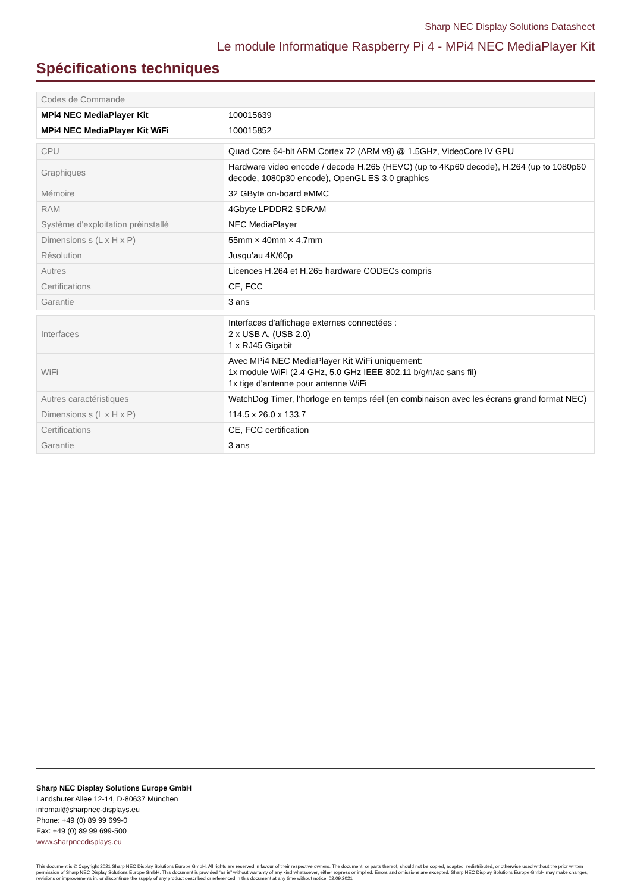Sharp NEC Display Solutions Datasheet
Le module Informatique Raspberry Pi 4 - MPi4 NEC MediaPlayer Kit
Spécifications techniques
| Codes de Commande | |
| MPi4 NEC MediaPlayer Kit | 100015639 |
| MPi4 NEC MediaPlayer Kit WiFi | 100015852 |
| CPU | Quad Core 64-bit ARM Cortex 72 (ARM v8) @ 1.5GHz, VideoCore IV GPU |
| Graphiques | Hardware video encode / decode H.265 (HEVC) (up to 4Kp60 decode), H.264 (up to 1080p60 decode, 1080p30 encode), OpenGL ES 3.0 graphics |
| Mémoire | 32 GByte on-board eMMC |
| RAM | 4Gbyte LPDDR2 SDRAM |
| Système d'exploitation préinstallé | NEC MediaPlayer |
| Dimensions s (L x H x P) | 55mm × 40mm × 4.7mm |
| Résolution | Jusqu’au 4K/60p |
| Autres | Licences H.264 et H.265 hardware CODECs compris |
| Certifications | CE, FCC |
| Garantie | 3 ans |
| Interfaces | Interfaces d'affichage externes connectées : 2 x USB A, (USB 2.0) 1 x RJ45 Gigabit |
| WiFi | Avec MPi4 NEC MediaPlayer Kit WiFi uniquement: 1x module WiFi (2.4 GHz, 5.0 GHz IEEE 802.11 b/g/n/ac sans fil) 1x tige d'antenne pour antenne WiFi |
| Autres caractéristiques | WatchDog Timer, l’horloge en temps réel (en combinaison avec les écrans grand format NEC) |
| Dimensions s (L x H x P) | 114.5 x 26.0 x 133.7 |
| Certifications | CE, FCC certification |
| Garantie | 3 ans |
Sharp NEC Display Solutions Europe GmbH
Landshuter Allee 12-14, D-80637 München
infomail@sharpnec-displays.eu
Phone: +49 (0) 89 99 699-0
Fax: +49 (0) 89 99 699-500
www.sharpnecdisplays.eu
This document is © Copyright 2021 Sharp NEC Display Solutions Europe GmbH. All rights are reserved in favour of their respective owners. The document, or parts thereof, should not be copied, adapted, redistributed, or otherwise used without the prior written permission of Sharp NEC Display Solutions Europe GmbH. This document is provided “as is” without warranty of any kind whatsoever, either express or implied. Errors and omissions are excepted. Sharp NEC Display Solutions Europe GmbH may make changes, revisions or improvements in, or discontinue the supply of any product described or referenced in this document at any time without notice. 02.09.2021